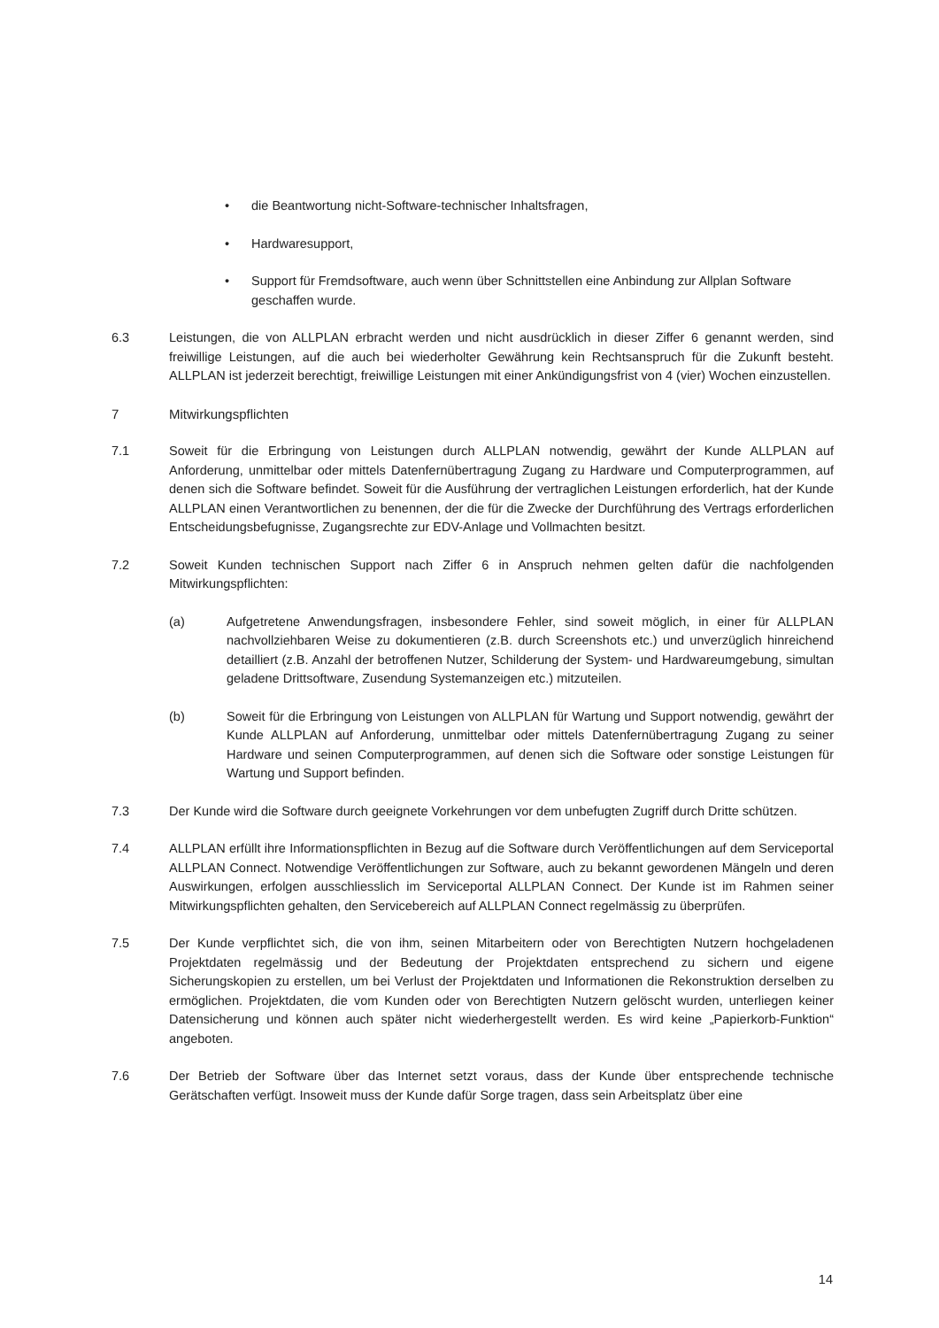• die Beantwortung nicht-Software-technischer Inhaltsfragen,
• Hardwaresupport,
• Support für Fremdsoftware, auch wenn über Schnittstellen eine Anbindung zur Allplan Software geschaffen wurde.
6.3 Leistungen, die von ALLPLAN erbracht werden und nicht ausdrücklich in dieser Ziffer 6 genannt werden, sind freiwillige Leistungen, auf die auch bei wiederholter Gewährung kein Rechtsanspruch für die Zukunft besteht. ALLPLAN ist jederzeit berechtigt, freiwillige Leistungen mit einer Ankündigungsfrist von 4 (vier) Wochen einzustellen.
7 Mitwirkungspflichten
7.1 Soweit für die Erbringung von Leistungen durch ALLPLAN notwendig, gewährt der Kunde ALLPLAN auf Anforderung, unmittelbar oder mittels Datenfernübertragung Zugang zu Hardware und Computerprogrammen, auf denen sich die Software befindet. Soweit für die Ausführung der vertraglichen Leistungen erforderlich, hat der Kunde ALLPLAN einen Verantwortlichen zu benennen, der die für die Zwecke der Durchführung des Vertrags erforderlichen Entscheidungsbefugnisse, Zugangsrechte zur EDV-Anlage und Vollmachten besitzt.
7.2 Soweit Kunden technischen Support nach Ziffer 6 in Anspruch nehmen gelten dafür die nachfolgenden Mitwirkungspflichten:
(a) Aufgetretene Anwendungsfragen, insbesondere Fehler, sind soweit möglich, in einer für ALLPLAN nachvollziehbaren Weise zu dokumentieren (z.B. durch Screenshots etc.) und unverzüglich hinreichend detailliert (z.B. Anzahl der betroffenen Nutzer, Schilderung der System- und Hardwareumgebung, simultan geladene Drittsoftware, Zusendung Systemanzeigen etc.) mitzuteilen.
(b) Soweit für die Erbringung von Leistungen von ALLPLAN für Wartung und Support notwendig, gewährt der Kunde ALLPLAN auf Anforderung, unmittelbar oder mittels Datenfernübertragung Zugang zu seiner Hardware und seinen Computerprogrammen, auf denen sich die Software oder sonstige Leistungen für Wartung und Support befinden.
7.3 Der Kunde wird die Software durch geeignete Vorkehrungen vor dem unbefugten Zugriff durch Dritte schützen.
7.4 ALLPLAN erfüllt ihre Informationspflichten in Bezug auf die Software durch Veröffentlichungen auf dem Serviceportal ALLPLAN Connect. Notwendige Veröffentlichungen zur Software, auch zu bekannt gewordenen Mängeln und deren Auswirkungen, erfolgen ausschliesslich im Serviceportal ALLPLAN Connect. Der Kunde ist im Rahmen seiner Mitwirkungspflichten gehalten, den Servicebereich auf ALLPLAN Connect regelmässig zu überprüfen.
7.5 Der Kunde verpflichtet sich, die von ihm, seinen Mitarbeitern oder von Berechtigten Nutzern hochgeladenen Projektdaten regelmässig und der Bedeutung der Projektdaten entsprechend zu sichern und eigene Sicherungskopien zu erstellen, um bei Verlust der Projektdaten und Informationen die Rekonstruktion derselben zu ermöglichen. Projektdaten, die vom Kunden oder von Berechtigten Nutzern gelöscht wurden, unterliegen keiner Datensicherung und können auch später nicht wiederhergestellt werden. Es wird keine „Papierkorb-Funktion“ angeboten.
7.6 Der Betrieb der Software über das Internet setzt voraus, dass der Kunde über entsprechende technische Gerätschaften verfügt. Insoweit muss der Kunde dafür Sorge tragen, dass sein Arbeitsplatz über eine
14